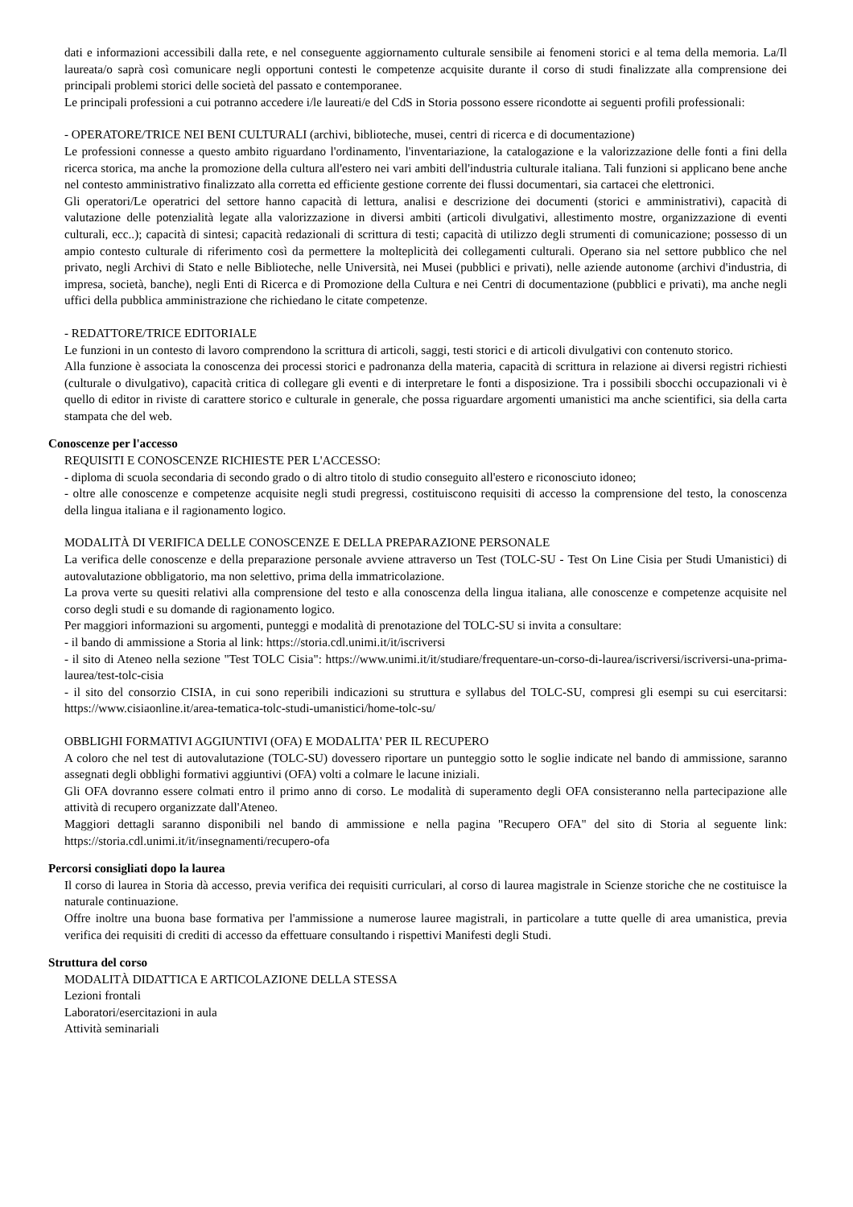dati e informazioni accessibili dalla rete, e nel conseguente aggiornamento culturale sensibile ai fenomeni storici e al tema della memoria. La/Il laureata/o saprà così comunicare negli opportuni contesti le competenze acquisite durante il corso di studi finalizzate alla comprensione dei principali problemi storici delle società del passato e contemporanee.
Le principali professioni a cui potranno accedere i/le laureati/e del CdS in Storia possono essere ricondotte ai seguenti profili professionali:
- OPERATORE/TRICE NEI BENI CULTURALI (archivi, biblioteche, musei, centri di ricerca e di documentazione)
Le professioni connesse a questo ambito riguardano l'ordinamento, l'inventariazione, la catalogazione e la valorizzazione delle fonti a fini della ricerca storica, ma anche la promozione della cultura all'estero nei vari ambiti dell'industria culturale italiana. Tali funzioni si applicano bene anche nel contesto amministrativo finalizzato alla corretta ed efficiente gestione corrente dei flussi documentari, sia cartacei che elettronici.
Gli operatori/Le operatrici del settore hanno capacità di lettura, analisi e descrizione dei documenti (storici e amministrativi), capacità di valutazione delle potenzialità legate alla valorizzazione in diversi ambiti (articoli divulgativi, allestimento mostre, organizzazione di eventi culturali, ecc..); capacità di sintesi; capacità redazionali di scrittura di testi; capacità di utilizzo degli strumenti di comunicazione; possesso di un ampio contesto culturale di riferimento così da permettere la molteplicità dei collegamenti culturali. Operano sia nel settore pubblico che nel privato, negli Archivi di Stato e nelle Biblioteche, nelle Università, nei Musei (pubblici e privati), nelle aziende autonome (archivi d'industria, di impresa, società, banche), negli Enti di Ricerca e di Promozione della Cultura e nei Centri di documentazione (pubblici e privati), ma anche negli uffici della pubblica amministrazione che richiedano le citate competenze.
- REDATTORE/TRICE EDITORIALE
Le funzioni in un contesto di lavoro comprendono la scrittura di articoli, saggi, testi storici e di articoli divulgativi con contenuto storico.
Alla funzione è associata la conoscenza dei processi storici e padronanza della materia, capacità di scrittura in relazione ai diversi registri richiesti (culturale o divulgativo), capacità critica di collegare gli eventi e di interpretare le fonti a disposizione. Tra i possibili sbocchi occupazionali vi è quello di editor in riviste di carattere storico e culturale in generale, che possa riguardare argomenti umanistici ma anche scientifici, sia della carta stampata che del web.
Conoscenze per l'accesso
REQUISITI E CONOSCENZE RICHIESTE PER L'ACCESSO:
- diploma di scuola secondaria di secondo grado o di altro titolo di studio conseguito all'estero e riconosciuto idoneo;
- oltre alle conoscenze e competenze acquisite negli studi pregressi, costituiscono requisiti di accesso la comprensione del testo, la conoscenza della lingua italiana e il ragionamento logico.
MODALITÀ DI VERIFICA DELLE CONOSCENZE E DELLA PREPARAZIONE PERSONALE
La verifica delle conoscenze e della preparazione personale avviene attraverso un Test (TOLC-SU - Test On Line Cisia per Studi Umanistici) di autovalutazione obbligatorio, ma non selettivo, prima della immatricolazione.
La prova verte su quesiti relativi alla comprensione del testo e alla conoscenza della lingua italiana, alle conoscenze e competenze acquisite nel corso degli studi e su domande di ragionamento logico.
Per maggiori informazioni su argomenti, punteggi e modalità di prenotazione del TOLC-SU si invita a consultare:
- il bando di ammissione a Storia al link: https://storia.cdl.unimi.it/it/iscriversi
- il sito di Ateneo nella sezione "Test TOLC Cisia": https://www.unimi.it/it/studiare/frequentare-un-corso-di-laurea/iscriversi/iscriversi-una-prima-laurea/test-tolc-cisia
- il sito del consorzio CISIA, in cui sono reperibili indicazioni su struttura e syllabus del TOLC-SU, compresi gli esempi su cui esercitarsi: https://www.cisiaonline.it/area-tematica-tolc-studi-umanistici/home-tolc-su/
OBBLIGHI FORMATIVI AGGIUNTIVI (OFA) E MODALITA' PER IL RECUPERO
A coloro che nel test di autovalutazione (TOLC-SU) dovessero riportare un punteggio sotto le soglie indicate nel bando di ammissione, saranno assegnati degli obblighi formativi aggiuntivi (OFA) volti a colmare le lacune iniziali.
Gli OFA dovranno essere colmati entro il primo anno di corso. Le modalità di superamento degli OFA consisteranno nella partecipazione alle attività di recupero organizzate dall'Ateneo.
Maggiori dettagli saranno disponibili nel bando di ammissione e nella pagina "Recupero OFA" del sito di Storia al seguente link: https://storia.cdl.unimi.it/it/insegnamenti/recupero-ofa
Percorsi consigliati dopo la laurea
Il corso di laurea in Storia dà accesso, previa verifica dei requisiti curriculari, al corso di laurea magistrale in Scienze storiche che ne costituisce la naturale continuazione.
Offre inoltre una buona base formativa per l'ammissione a numerose lauree magistrali, in particolare a tutte quelle di area umanistica, previa verifica dei requisiti di crediti di accesso da effettuare consultando i rispettivi Manifesti degli Studi.
Struttura del corso
MODALITÀ DIDATTICA E ARTICOLAZIONE DELLA STESSA
Lezioni frontali
Laboratori/esercitazioni in aula
Attività seminariali